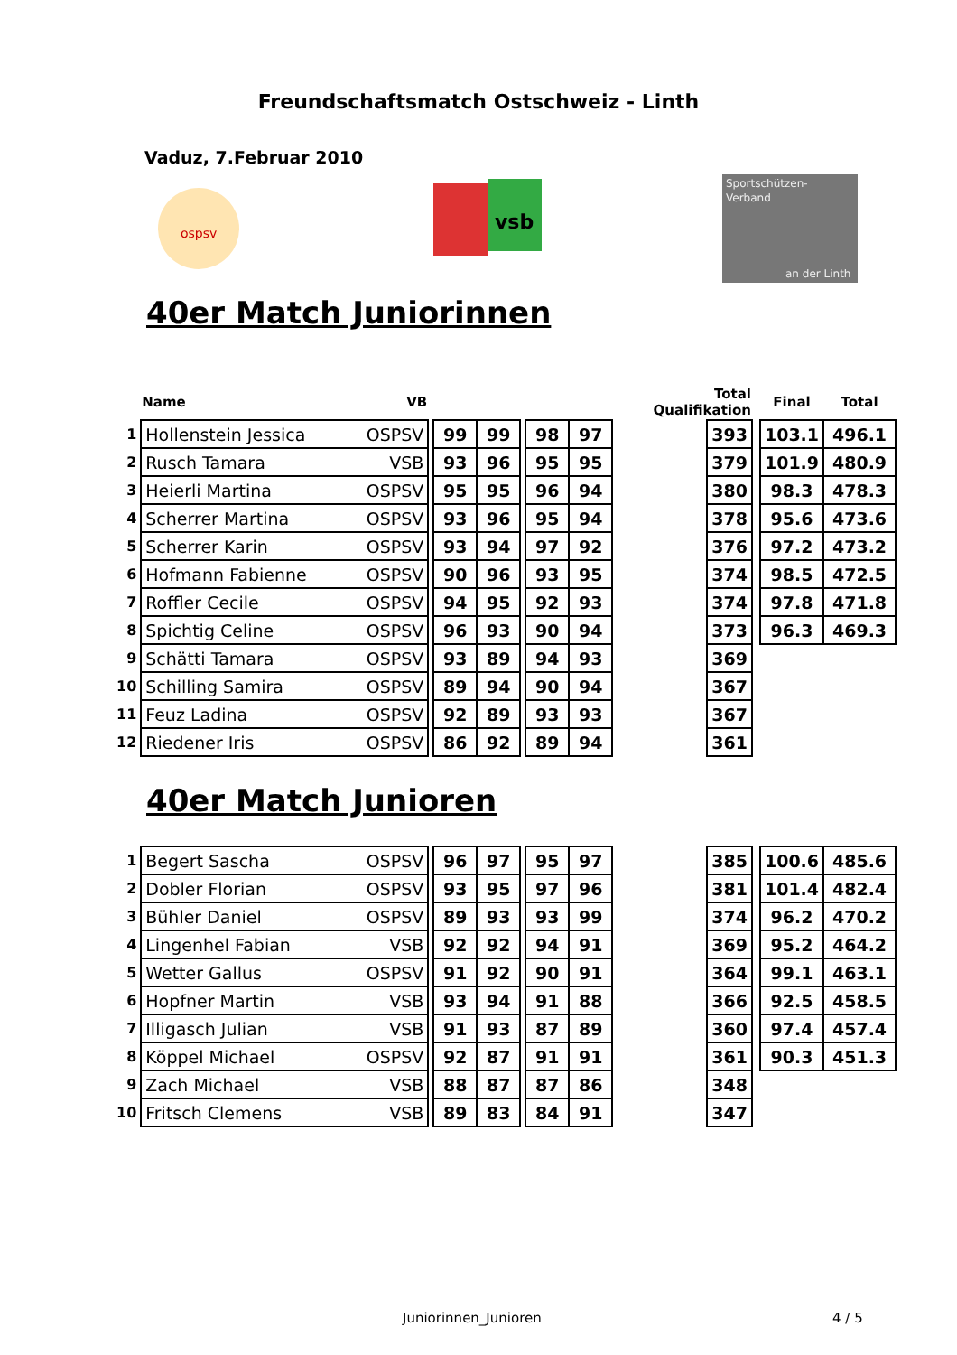Freundschaftsmatch Ostschweiz - Linth
Vaduz, 7.Februar 2010
ospsv
vsb
Sportschützen-
Verband
an der Linth
40er Match Juniorinnen
| | Name | VB | | | | | | | Total Qualifikation | | | Final | Total |
| --- | --- | --- | --- | --- | --- | --- | --- | --- | --- | --- | --- | --- | --- |
| 1 | Hollenstein Jessica | OSPSV | | 99 | 99 | | 98 | 97 | | 393 | | 103.1 | 496.1 |
| 2 | Rusch Tamara | VSB | | 93 | 96 | | 95 | 95 | | 379 | | 101.9 | 480.9 |
| 3 | Heierli Martina | OSPSV | | 95 | 95 | | 96 | 94 | | 380 | | 98.3 | 478.3 |
| 4 | Scherrer Martina | OSPSV | | 93 | 96 | | 95 | 94 | | 378 | | 95.6 | 473.6 |
| 5 | Scherrer Karin | OSPSV | | 93 | 94 | | 97 | 92 | | 376 | | 97.2 | 473.2 |
| 6 | Hofmann Fabienne | OSPSV | | 90 | 96 | | 93 | 95 | | 374 | | 98.5 | 472.5 |
| 7 | Roffler Cecile | OSPSV | | 94 | 95 | | 92 | 93 | | 374 | | 97.8 | 471.8 |
| 8 | Spichtig Celine | OSPSV | | 96 | 93 | | 90 | 94 | | 373 | | 96.3 | 469.3 |
| 9 | Schätti Tamara | OSPSV | | 93 | 89 | | 94 | 93 | | 369 | | | |
| 10 | Schilling Samira | OSPSV | | 89 | 94 | | 90 | 94 | | 367 | | | |
| 11 | Feuz Ladina | OSPSV | | 92 | 89 | | 93 | 93 | | 367 | | | |
| 12 | Riedener Iris | OSPSV | | 86 | 92 | | 89 | 94 | | 361 | | | |
40er Match Junioren
| 1 | Begert Sascha | OSPSV | | 96 | 97 | | 95 | 97 | | 385 | | 100.6 | 485.6 |
| 2 | Dobler Florian | OSPSV | | 93 | 95 | | 97 | 96 | | 381 | | 101.4 | 482.4 |
| 3 | Bühler Daniel | OSPSV | | 89 | 93 | | 93 | 99 | | 374 | | 96.2 | 470.2 |
| 4 | Lingenhel Fabian | VSB | | 92 | 92 | | 94 | 91 | | 369 | | 95.2 | 464.2 |
| 5 | Wetter Gallus | OSPSV | | 91 | 92 | | 90 | 91 | | 364 | | 99.1 | 463.1 |
| 6 | Hopfner Martin | VSB | | 93 | 94 | | 91 | 88 | | 366 | | 92.5 | 458.5 |
| 7 | Illigasch Julian | VSB | | 91 | 93 | | 87 | 89 | | 360 | | 97.4 | 457.4 |
| 8 | Köppel Michael | OSPSV | | 92 | 87 | | 91 | 91 | | 361 | | 90.3 | 451.3 |
| 9 | Zach Michael | VSB | | 88 | 87 | | 87 | 86 | | 348 | | | |
| 10 | Fritsch Clemens | VSB | | 89 | 83 | | 84 | 91 | | 347 | | | |
Juniorinnen_Junioren 4 / 5